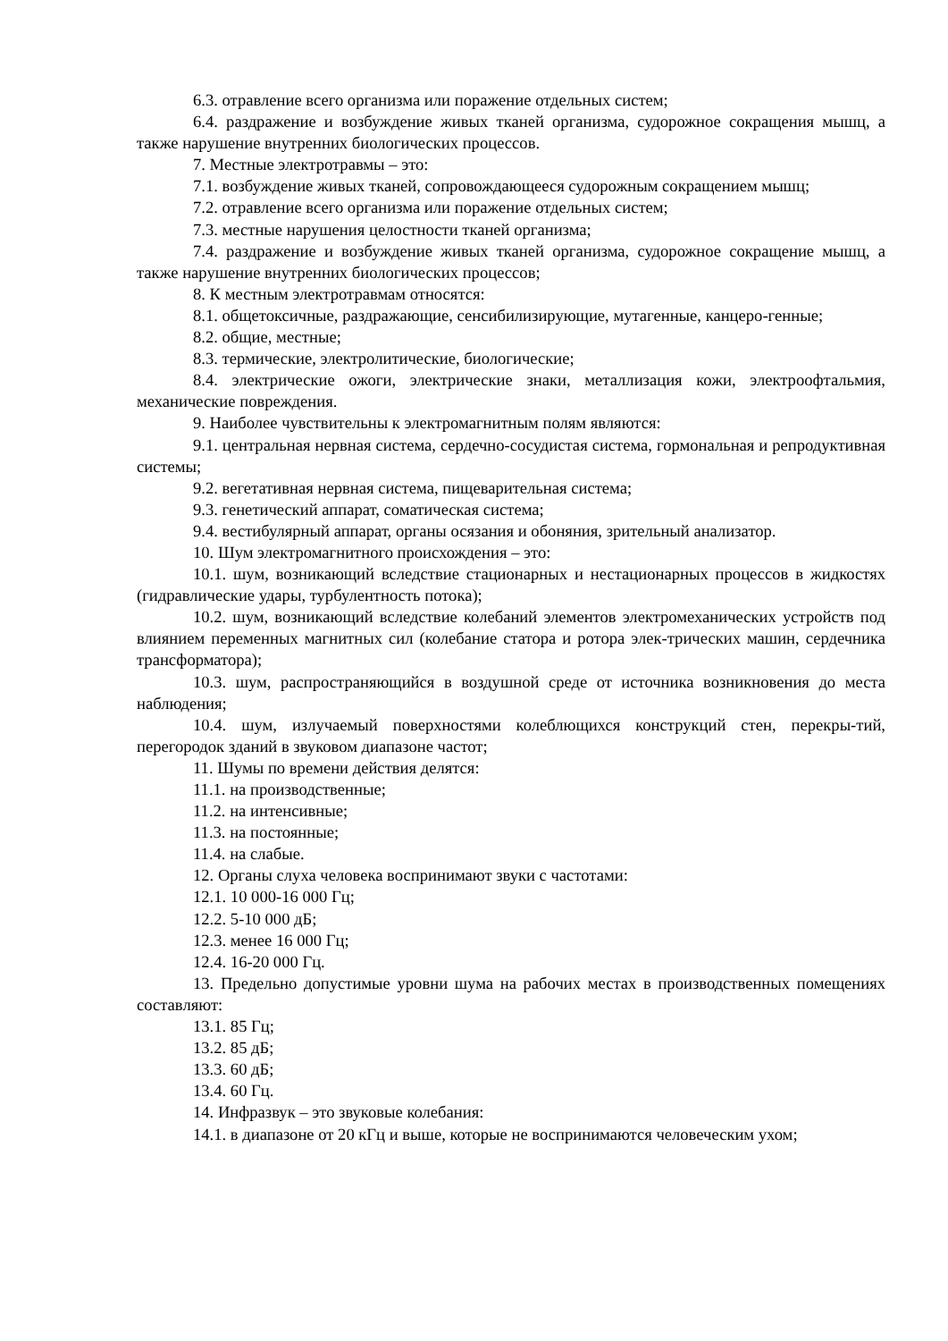6.3. отравление всего организма или поражение отдельных систем;
6.4. раздражение и возбуждение живых тканей организма, судорожное сокращения мышц, а также нарушение внутренних биологических процессов.
7. Местные электротравмы – это:
7.1. возбуждение живых тканей, сопровождающееся судорожным сокращением мышц;
7.2. отравление всего организма или поражение отдельных систем;
7.3. местные нарушения целостности тканей организма;
7.4. раздражение и возбуждение живых тканей организма, судорожное сокращение мышц, а также нарушение внутренних биологических процессов;
8. К местным электротравмам относятся:
8.1. общетоксичные, раздражающие, сенсибилизирующие, мутагенные, канцеро-генные;
8.2. общие, местные;
8.3. термические, электролитические, биологические;
8.4. электрические ожоги, электрические знаки, металлизация кожи, электроофтальмия, механические повреждения.
9. Наиболее чувствительны к электромагнитным полям являются:
9.1. центральная нервная система, сердечно-сосудистая система, гормональная и репродуктивная системы;
9.2. вегетативная нервная система, пищеварительная система;
9.3. генетический аппарат, соматическая система;
9.4. вестибулярный аппарат, органы осязания и обоняния, зрительный анализатор.
10. Шум электромагнитного происхождения – это:
10.1. шум, возникающий вследствие стационарных и нестационарных процессов в жидкостях (гидравлические удары, турбулентность потока);
10.2. шум, возникающий вследствие колебаний элементов электромеханических устройств под влиянием переменных магнитных сил (колебание статора и ротора элек-трических машин, сердечника трансформатора);
10.3. шум, распространяющийся в воздушной среде от источника возникновения до места наблюдения;
10.4. шум, излучаемый поверхностями колеблющихся конструкций стен, перекры-тий, перегородок зданий в звуковом диапазоне частот;
11. Шумы по времени действия делятся:
11.1. на производственные;
11.2. на интенсивные;
11.3. на постоянные;
11.4. на слабые.
12. Органы слуха человека воспринимают звуки с частотами:
12.1. 10 000-16 000 Гц;
12.2. 5-10 000 дБ;
12.3. менее 16 000 Гц;
12.4. 16-20 000 Гц.
13. Предельно допустимые уровни шума на рабочих местах в производственных помещениях составляют:
13.1. 85 Гц;
13.2. 85 дБ;
13.3. 60 дБ;
13.4. 60 Гц.
14. Инфразвук – это звуковые колебания:
14.1. в диапазоне от 20 кГц и выше, которые не воспринимаются человеческим ухом;